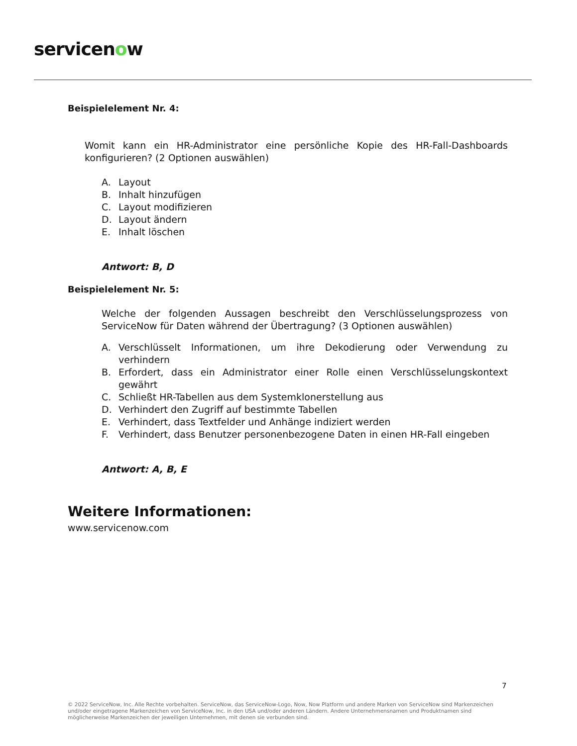servicenow
Beispielelement Nr. 4:
Womit kann ein HR-Administrator eine persönliche Kopie des HR-Fall-Dashboards konfigurieren? (2 Optionen auswählen)
A. Layout
B. Inhalt hinzufügen
C. Layout modifizieren
D. Layout ändern
E. Inhalt löschen
Antwort: B, D
Beispielelement Nr. 5:
Welche der folgenden Aussagen beschreibt den Verschlüsselungsprozess von ServiceNow für Daten während der Übertragung? (3 Optionen auswählen)
A. Verschlüsselt Informationen, um ihre Dekodierung oder Verwendung zu verhindern
B. Erfordert, dass ein Administrator einer Rolle einen Verschlüsselungskontext gewährt
C. Schließt HR-Tabellen aus dem Systemklonerstellung aus
D. Verhindert den Zugriff auf bestimmte Tabellen
E. Verhindert, dass Textfelder und Anhänge indiziert werden
F. Verhindert, dass Benutzer personenbezogene Daten in einen HR-Fall eingeben
Antwort: A, B, E
Weitere Informationen:
www.servicenow.com
7
© 2022 ServiceNow, Inc. Alle Rechte vorbehalten. ServiceNow, das ServiceNow-Logo, Now, Now Platform und andere Marken von ServiceNow sind Markenzeichen und/oder eingetragene Markenzeichen von ServiceNow, Inc. in den USA und/oder anderen Ländern. Andere Unternehmensnamen und Produktnamen sind möglicherweise Markenzeichen der jeweiligen Unternehmen, mit denen sie verbunden sind.